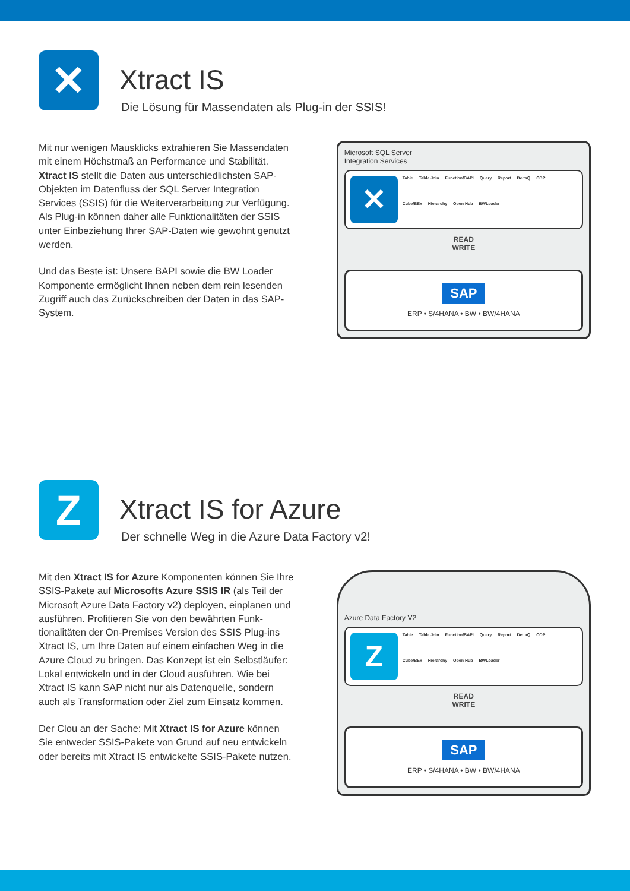✕
Xtract IS
Die Lösung für Massendaten als Plug-in der SSIS!
Mit nur wenigen Mausklicks extrahieren Sie Massendaten mit einem Höchstmaß an Performance und Stabilität. Xtract IS stellt die Daten aus unterschiedlichsten SAP-Objekten im Datenfluss der SQL Server Integration Services (SSIS) für die Weiterverarbeitung zur Verfügung. Als Plug-in können daher alle Funktionalitäten der SSIS unter Einbeziehung Ihrer SAP-Daten wie gewohnt genutzt werden.
Und das Beste ist: Unsere BAPI sowie die BW Loader Komponente ermöglicht Ihnen neben dem rein lesenden Zugriff auch das Zurückschreiben der Daten in das SAP-System.
Microsoft SQL Server
Integration Services
✕
Table Table Join Function/BAPI Query Report DeltaQ ODP Cube/BEx Hierarchy Open Hub BWLoader
READ
WRITE
SAP
ERP • S/4HANA • BW • BW/4HANA
Z
Xtract IS for Azure
Der schnelle Weg in die Azure Data Factory v2!
Mit den Xtract IS for Azure Komponenten können Sie Ihre SSIS-Pakete auf Microsofts Azure SSIS IR (als Teil der Microsoft Azure Data Factory v2) deployen, einplanen und ausführen. Profitieren Sie von den bewährten Funk-tionalitäten der On-Premises Version des SSIS Plug-ins Xtract IS, um Ihre Daten auf einem einfachen Weg in die Azure Cloud zu bringen. Das Konzept ist ein Selbstläufer: Lokal entwickeln und in der Cloud ausführen. Wie bei Xtract IS kann SAP nicht nur als Datenquelle, sondern auch als Transformation oder Ziel zum Einsatz kommen.
Der Clou an der Sache: Mit Xtract IS for Azure können Sie entweder SSIS-Pakete von Grund auf neu entwickeln oder bereits mit Xtract IS entwickelte SSIS-Pakete nutzen.
Azure Data Factory V2
Z
Table Table Join Function/BAPI Query Report DeltaQ ODP Cube/BEx Hierarchy Open Hub BWLoader
READ
WRITE
SAP
ERP • S/4HANA • BW • BW/4HANA